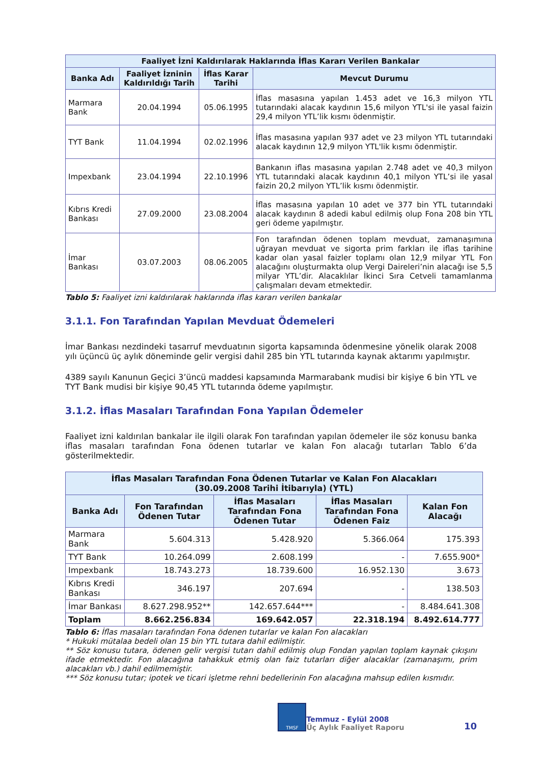| Faaliyet İzni Kaldırılarak Haklarında İflas Kararı Verilen Bankalar | | | |
| --- | --- | --- | --- |
| Banka Adı | Faaliyet İzninin Kaldırıldığı Tarih | İflas Karar Tarihi | Mevcut Durumu |
| Marmara Bank | 20.04.1994 | 05.06.1995 | İflas masasına yapılan 1.453 adet ve 16,3 milyon YTL tutarındaki alacak kaydının 15,6 milyon YTL'si ile yasal faizin 29,4 milyon YTL’lik kısmı ödenmiştir. |
| TYT Bank | 11.04.1994 | 02.02.1996 | İflas masasına yapılan 937 adet ve 23 milyon YTL tutarındaki alacak kaydının 12,9 milyon YTL'lik kısmı ödenmiştir. |
| Impexbank | 23.04.1994 | 22.10.1996 | Bankanın iflas masasına yapılan 2.748 adet ve 40,3 milyon YTL tutarındaki alacak kaydının 40,1 milyon YTL’si ile yasal faizin 20,2 milyon YTL’lik kısmı ödenmiştir. |
| Kıbrıs Kredi Bankası | 27.09.2000 | 23.08.2004 | İflas masasına yapılan 10 adet ve 377 bin YTL tutarındaki alacak kaydının 8 adedi kabul edilmiş olup Fona 208 bin YTL geri ödeme yapılmıştır. |
| İmar Bankası | 03.07.2003 | 08.06.2005 | Fon tarafından ödenen toplam mevduat, zamanaşımına uğrayan mevduat ve sigorta prim farkları ile iflas tarihine kadar olan yasal faizler toplamı olan 12,9 milyar YTL Fon alacağını oluşturmakta olup Vergi Daireleri’nin alacağı ise 5,5 milyar YTL’dir. Alacaklılar İkinci Sıra Cetveli tamamlanma çalışmaları devam etmektedir. |
Tablo 5: Faaliyet izni kaldırılarak haklarında iflas kararı verilen bankalar
3.1.1. Fon Tarafından Yapılan Mevduat Ödemeleri
İmar Bankası nezdindeki tasarruf mevduatının sigorta kapsamında ödenmesine yönelik olarak 2008 yılı üçüncü üç aylık döneminde gelir vergisi dahil 285 bin YTL tutarında kaynak aktarımı yapılmıştır.
4389 sayılı Kanunun Geçici 3’üncü maddesi kapsamında Marmarabank mudisi bir kişiye 6 bin YTL ve TYT Bank mudisi bir kişiye 90,45 YTL tutarında ödeme yapılmıştır.
3.1.2. İflas Masaları Tarafından Fona Yapılan Ödemeler
Faaliyet izni kaldırılan bankalar ile ilgili olarak Fon tarafından yapılan ödemeler ile söz konusu banka iflas masaları tarafından Fona ödenen tutarlar ve kalan Fon alacağı tutarları Tablo 6’da gösterilmektedir.
| İflas Masaları Tarafından Fona Ödenen Tutarlar ve Kalan Fon Alacakları (30.09.2008 Tarihi İtibarıyla) (YTL) | | | | |
| --- | --- | --- | --- | --- |
| Banka Adı | Fon Tarafından Ödenen Tutar | İflas Masaları Tarafından Fona Ödenen Tutar | İflas Masaları Tarafından Fona Ödenen Faiz | Kalan Fon Alacağı |
| Marmara Bank | 5.604.313 | 5.428.920 | 5.366.064 | 175.393 |
| TYT Bank | 10.264.099 | 2.608.199 | - | 7.655.900* |
| Impexbank | 18.743.273 | 18.739.600 | 16.952.130 | 3.673 |
| Kıbrıs Kredi Bankası | 346.197 | 207.694 | - | 138.503 |
| İmar Bankası | 8.627.298.952** | 142.657.644*** | - | 8.484.641.308 |
| Toplam | 8.662.256.834 | 169.642.057 | 22.318.194 | 8.492.614.777 |
Tablo 6: İflas masaları tarafından Fona ödenen tutarlar ve kalan Fon alacakları
* Hukuki mütalaa bedeli olan 15 bin YTL tutara dahil edilmiştir.
** Söz konusu tutara, ödenen gelir vergisi tutarı dahil edilmiş olup Fondan yapılan toplam kaynak çıkışını ifade etmektedir. Fon alacağına tahakkuk etmiş olan faiz tutarları diğer alacaklar (zamanaşımı, prim alacakları vb.) dahil edilmemiştir.
*** Söz konusu tutar; ipotek ve ticari işletme rehni bedellerinin Fon alacağına mahsup edilen kısmıdır.
TMSF
Temmuz - Eylül 2008
Üç Aylık Faaliyet Raporu
10